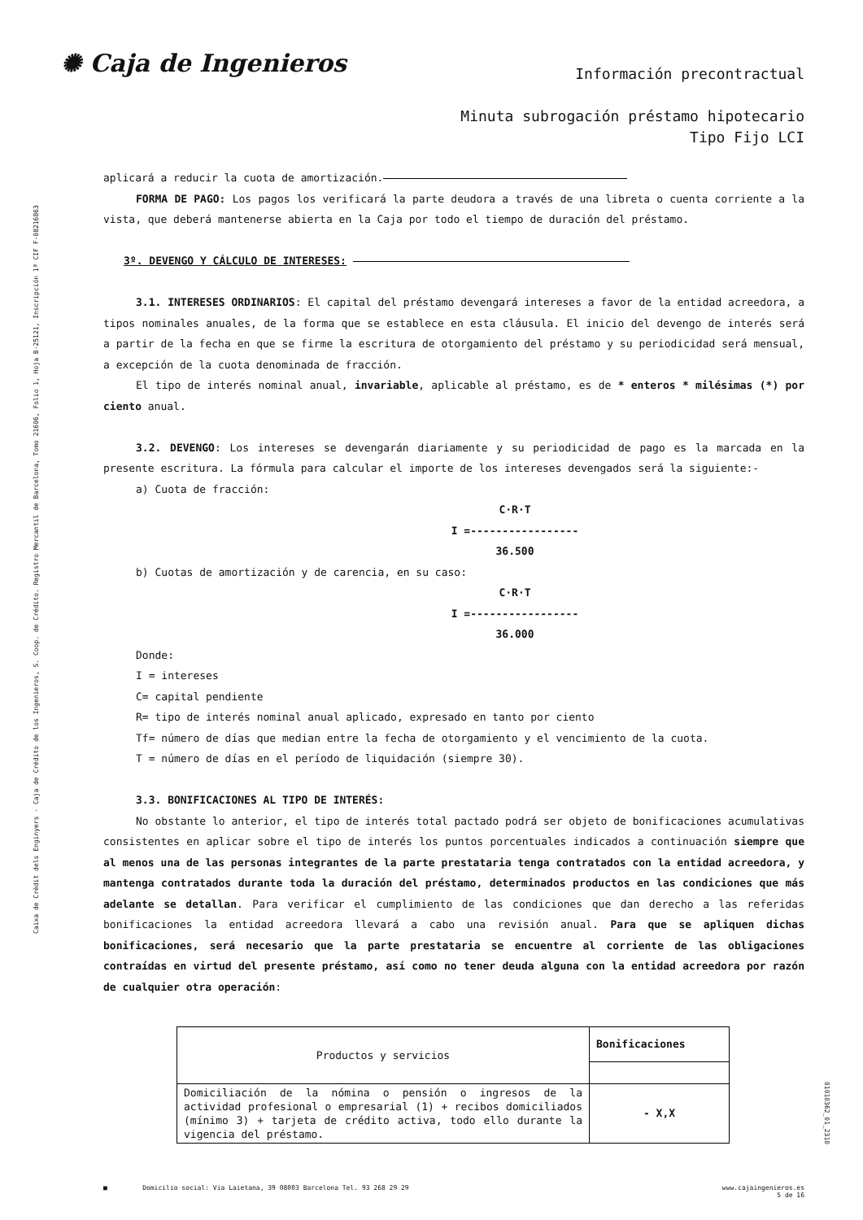Caixa de Crèdit dels Enginyers - Caja de Crédito de los Ingenieros, S. Coop. de Crédito. Registro Mercantil de Barcelona, Tomo 21606, Folio 1, Hoja B-25121, Inscripción 1ª CIF F-08216863
01010362_01_2310
✺ Caja de Ingenieros
Información precontractual
Minuta subrogación préstamo hipotecario
Tipo Fijo LCI
aplicará a reducir la cuota de amortización.
FORMA DE PAGO: Los pagos los verificará la parte deudora a través de una libreta o cuenta corriente a la vista, que deberá mantenerse abierta en la Caja por todo el tiempo de duración del préstamo.
3º. DEVENGO Y CÁLCULO DE INTERESES:
3.1. INTERESES ORDINARIOS: El capital del préstamo devengará intereses a favor de la entidad acreedora, a tipos nominales anuales, de la forma que se establece en esta cláusula. El inicio del devengo de interés será a partir de la fecha en que se firme la escritura de otorgamiento del préstamo y su periodicidad será mensual, a excepción de la cuota denominada de fracción.
El tipo de interés nominal anual, invariable, aplicable al préstamo, es de * enteros * milésimas (*) por ciento anual.
3.2. DEVENGO: Los intereses se devengarán diariamente y su periodicidad de pago es la marcada en la presente escritura. La fórmula para calcular el importe de los intereses devengados será la siguiente:-
a) Cuota de fracción:
C·R·T
I =-----------------
36.500
b) Cuotas de amortización y de carencia, en su caso:
C·R·T
I =-----------------
36.000
Donde:
I = intereses
C= capital pendiente
R= tipo de interés nominal anual aplicado, expresado en tanto por ciento
Tf= número de días que median entre la fecha de otorgamiento y el vencimiento de la cuota.
T = número de días en el período de liquidación (siempre 30).
3.3. BONIFICACIONES AL TIPO DE INTERÉS:
No obstante lo anterior, el tipo de interés total pactado podrá ser objeto de bonificaciones acumulativas consistentes en aplicar sobre el tipo de interés los puntos porcentuales indicados a continuación siempre que al menos una de las personas integrantes de la parte prestataria tenga contratados con la entidad acreedora, y mantenga contratados durante toda la duración del préstamo, determinados productos en las condiciones que más adelante se detallan. Para verificar el cumplimiento de las condiciones que dan derecho a las referidas bonificaciones la entidad acreedora llevará a cabo una revisión anual. Para que se apliquen dichas bonificaciones, será necesario que la parte prestataria se encuentre al corriente de las obligaciones contraídas en virtud del presente préstamo, así como no tener deuda alguna con la entidad acreedora por razón de cualquier otra operación:
| Productos y servicios | Bonificaciones |
| Domiciliación de la nómina o pensión o ingresos de la actividad profesional o empresarial (1) + recibos domiciliados (mínimo 3) + tarjeta de crédito activa, todo ello durante la vigencia del préstamo. | - X,X |
■ Domicilio social: Via Laietana, 39 08003 Barcelona Tel. 93 268 29 29 www.cajaingenieros.es
5 de 16